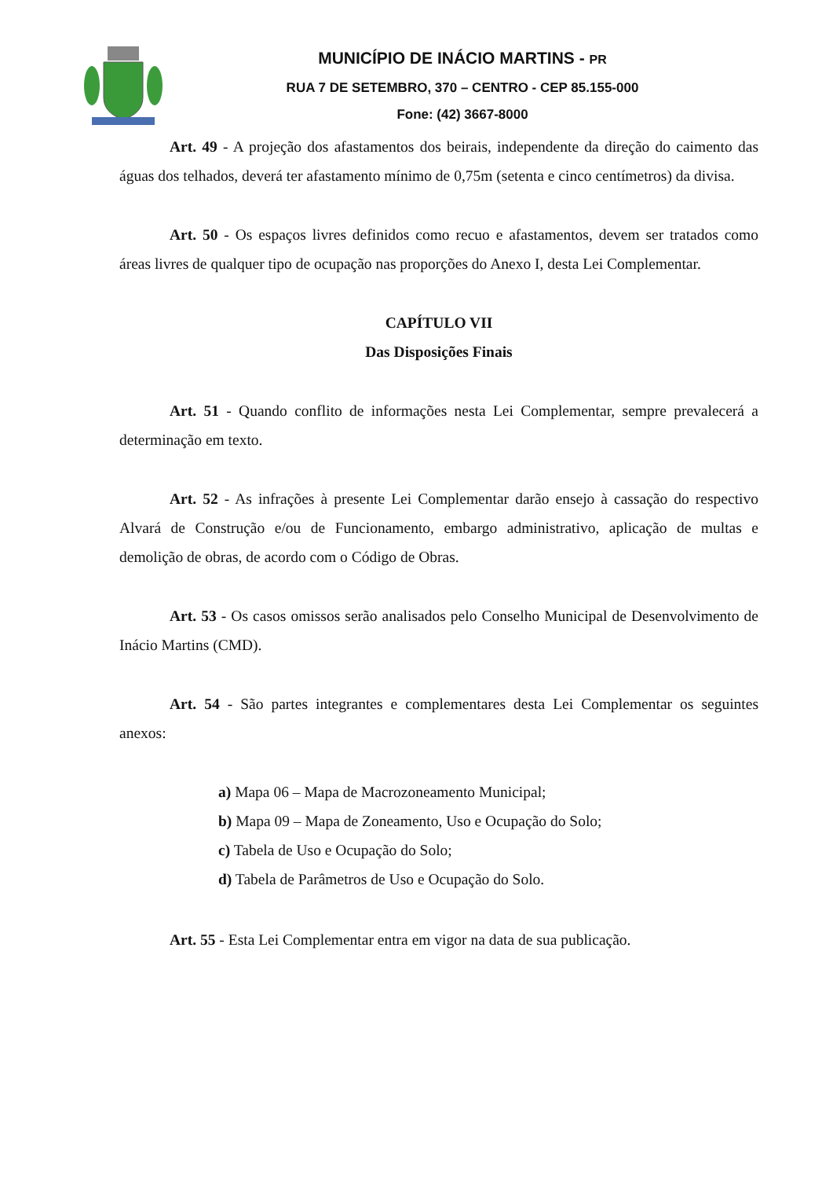MUNICÍPIO DE INÁCIO MARTINS - PR
RUA 7 DE SETEMBRO, 370 – CENTRO - CEP 85.155-000
Fone: (42) 3667-8000
Art. 49 - A projeção dos afastamentos dos beirais, independente da direção do caimento das águas dos telhados, deverá ter afastamento mínimo de 0,75m (setenta e cinco centímetros) da divisa.
Art. 50 - Os espaços livres definidos como recuo e afastamentos, devem ser tratados como áreas livres de qualquer tipo de ocupação nas proporções do Anexo I, desta Lei Complementar.
CAPÍTULO VII
Das Disposições Finais
Art. 51 - Quando conflito de informações nesta Lei Complementar, sempre prevalecerá a determinação em texto.
Art. 52 - As infrações à presente Lei Complementar darão ensejo à cassação do respectivo Alvará de Construção e/ou de Funcionamento, embargo administrativo, aplicação de multas e demolição de obras, de acordo com o Código de Obras.
Art. 53 - Os casos omissos serão analisados pelo Conselho Municipal de Desenvolvimento de Inácio Martins (CMD).
Art. 54 - São partes integrantes e complementares desta Lei Complementar os seguintes anexos:
a) Mapa 06 – Mapa de Macrozoneamento Municipal;
b) Mapa 09 – Mapa de Zoneamento, Uso e Ocupação do Solo;
c) Tabela de Uso e Ocupação do Solo;
d) Tabela de Parâmetros de Uso e Ocupação do Solo.
Art. 55 - Esta Lei Complementar entra em vigor na data de sua publicação.